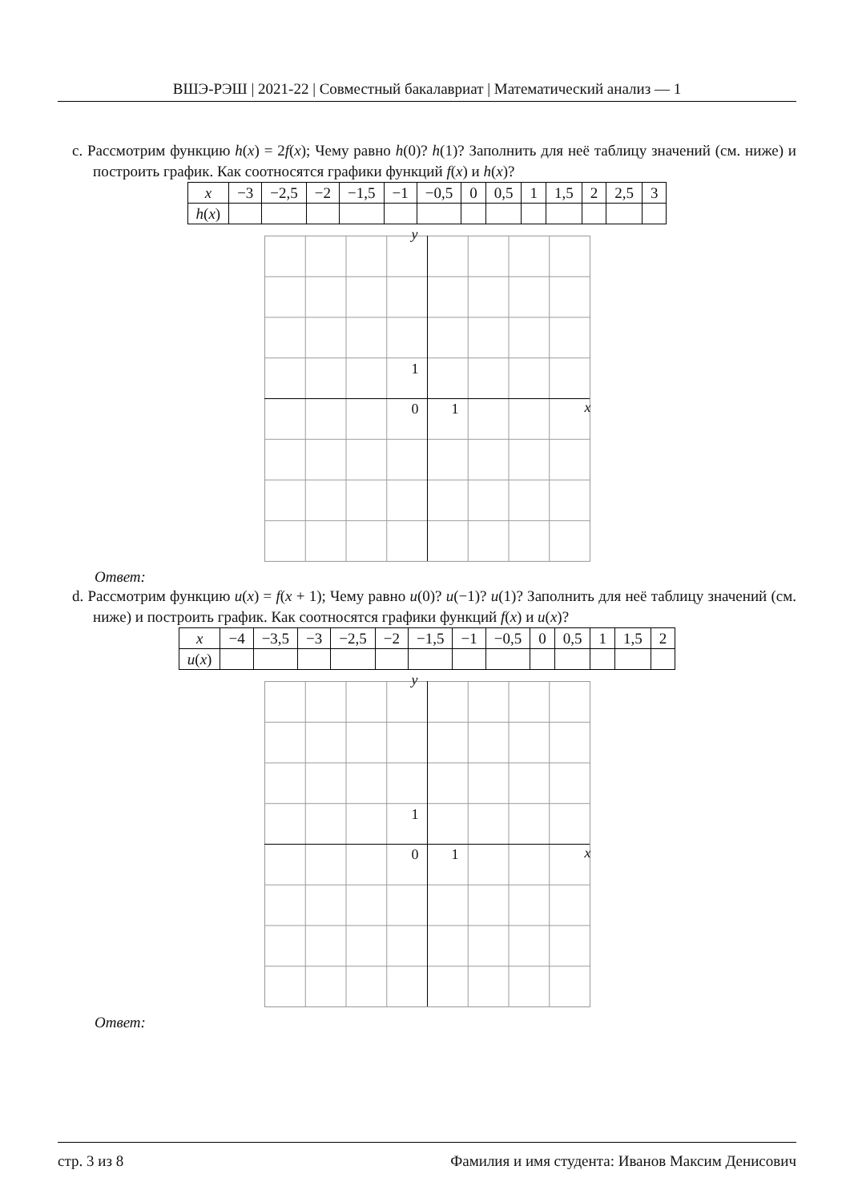ВШЭ-РЭШ | 2021-22 | Совместный бакалавриат | Математический анализ — 1
c. Рассмотрим функцию h(x) = 2f(x); Чему равно h(0)? h(1)? Заполнить для неё таблицу значений (см. ниже) и построить график. Как соотносятся графики функций f(x) и h(x)?
| x | −3 | −2,5 | −2 | −1,5 | −1 | −0,5 | 0 | 0,5 | 1 | 1,5 | 2 | 2,5 | 3 |
| h ( x ) | | | | | | | | | | | | | |
y
1
0 1 x
Ответ:
d. Рассмотрим функцию u(x) = f(x + 1); Чему равно u(0)? u(−1)? u(1)? Заполнить для неё таблицу значений (см. ниже) и построить график. Как соотносятся графики функций f(x) и u(x)?
| x | −4 | −3,5 | −3 | −2,5 | −2 | −1,5 | −1 | −0,5 | 0 | 0,5 | 1 | 1,5 | 2 |
| u ( x ) | | | | | | | | | | | | | |
y
1
0 1 x
Ответ:
стр. 3 из 8 Фамилия и имя студента: Иванов Максим Денисович